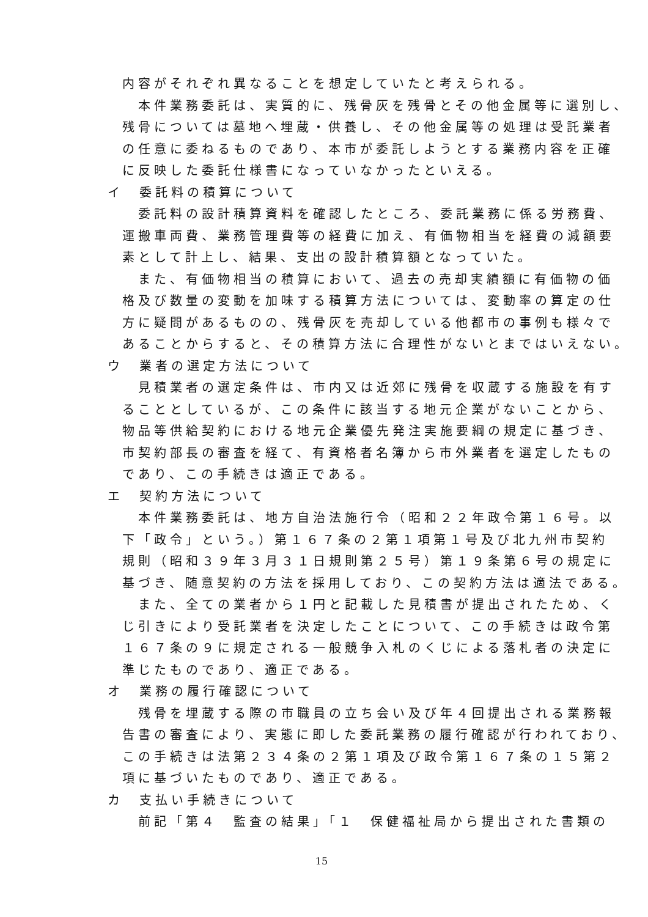内容がそれぞれ異なることを想定していたと考えられる。
　本件業務委託は、実質的に、残骨灰を残骨とその他金属等に選別し、
残骨については墓地へ埋蔵・供養し、その他金属等の処理は受託業者
の任意に委ねるものであり、本市が委託しようとする業務内容を正確
に反映した委託仕様書になっていなかったといえる。
イ　委託料の積算について
　委託料の設計積算資料を確認したところ、委託業務に係る労務費、
運搬車両費、業務管理費等の経費に加え、有価物相当を経費の減額要
素として計上し、結果、支出の設計積算額となっていた。
　また、有価物相当の積算において、過去の売却実績額に有価物の価
格及び数量の変動を加味する積算方法については、変動率の算定の仕
方に疑問があるものの、残骨灰を売却している他都市の事例も様々で
あることからすると、その積算方法に合理性がないとまではいえない。
ウ　業者の選定方法について
　見積業者の選定条件は、市内又は近郊に残骨を収蔵する施設を有す
ることとしているが、この条件に該当する地元企業がないことから、
物品等供給契約における地元企業優先発注実施要綱の規定に基づき、
市契約部長の審査を経て、有資格者名簿から市外業者を選定したもの
であり、この手続きは適正である。
エ　契約方法について
　本件業務委託は、地方自治法施行令（昭和２２年政令第１６号。以
下「政令」という。）第１６７条の２第１項第１号及び北九州市契約
規則（昭和３９年３月３１日規則第２５号）第１９条第６号の規定に
基づき、随意契約の方法を採用しており、この契約方法は適法である。
　また、全ての業者から１円と記載した見積書が提出されたため、く
じ引きにより受託業者を決定したことについて、この手続きは政令第
１６７条の９に規定される一般競争入札のくじによる落札者の決定に
準じたものであり、適正である。
オ　業務の履行確認について
　残骨を埋蔵する際の市職員の立ち会い及び年４回提出される業務報
告書の審査により、実態に即した委託業務の履行確認が行われており、
この手続きは法第２３４条の２第１項及び政令第１６７条の１５第２
項に基づいたものであり、適正である。
カ　支払い手続きについて
　前記「第４　監査の結果」「１　保健福祉局から提出された書類の
15